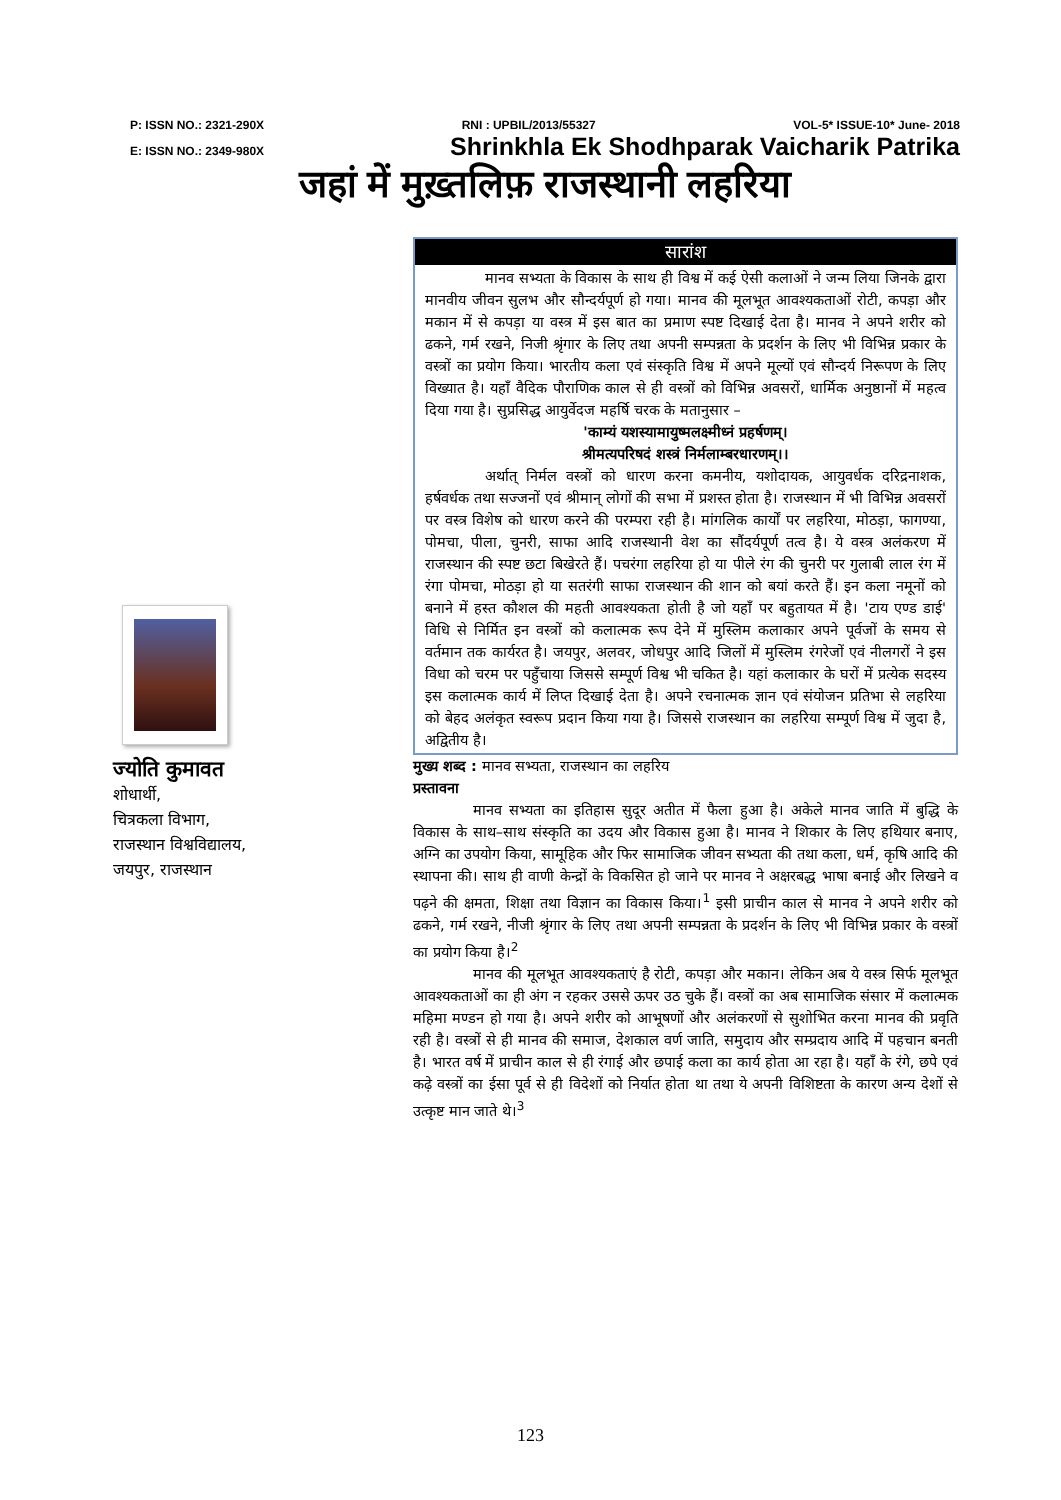P: ISSN NO.: 2321-290X RNI : UPBIL/2013/55327 VOL-5* ISSUE-10* June- 2018
E: ISSN NO.: 2349-980X Shrinkhla Ek Shodhparak Vaicharik Patrika
जहां में मुख़्तलिफ़ राजस्थानी लहरिया
ज्योति कुमावत
शोधार्थी,
चित्रकला विभाग,
राजस्थान विश्वविद्यालय,
जयपुर, राजस्थान
सारांश
मानव सभ्यता के विकास के साथ ही विश्व में कई ऐसी कलाओं ने जन्म लिया जिनके द्वारा मानवीय जीवन सुलभ और सौन्दर्यपूर्ण हो गया। मानव की मूलभूत आवश्यकताओं रोटी, कपड़ा और मकान में से कपड़ा या वस्त्र में इस बात का प्रमाण स्पष्ट दिखाई देता है। मानव ने अपने शरीर को ढकने, गर्म रखने, निजी श्रृंगार के लिए तथा अपनी सम्पन्नता के प्रदर्शन के लिए भी विभिन्न प्रकार के वस्त्रों का प्रयोग किया। भारतीय कला एवं संस्कृति विश्व में अपने मूल्यों एवं सौन्दर्य निरूपण के लिए विख्यात है। यहाँ वैदिक पौराणिक काल से ही वस्त्रों को विभिन्न अवसरों, धार्मिक अनुष्ठानों में महत्व दिया गया है। सुप्रसिद्ध आयुर्वेदज महर्षि चरक के मतानुसार –
'काम्यं यशस्यामायुष्मलक्ष्मीध्नं प्रहर्षणम्।
श्रीमत्यपरिषदं शस्त्रं निर्मलाम्बरधारणम्।।
अर्थात् निर्मल वस्त्रों को धारण करना कमनीय, यशोदायक, आयुवर्धक दरिद्रनाशक, हर्षवर्धक तथा सज्जनों एवं श्रीमान् लोगों की सभा में प्रशस्त होता है। राजस्थान में भी विभिन्न अवसरों पर वस्त्र विशेष को धारण करने की परम्परा रही है। मांगलिक कार्यों पर लहरिया, मोठड़ा, फागण्या, पोमचा, पीला, चुनरी, साफा आदि राजस्थानी वेश का सौंदर्यपूर्ण तत्व है। ये वस्त्र अलंकरण में राजस्थान की स्पष्ट छटा बिखेरते हैं। पचरंगा लहरिया हो या पीले रंग की चुनरी पर गुलाबी लाल रंग में रंगा पोमचा, मोठड़ा हो या सतरंगी साफा राजस्थान की शान को बयां करते हैं। इन कला नमूनों को बनाने में हस्त कौशल की महती आवश्यकता होती है जो यहाँ पर बहुतायत में है। 'टाय एण्ड डाई' विधि से निर्मित इन वस्त्रों को कलात्मक रूप देने में मुस्लिम कलाकार अपने पूर्वजों के समय से वर्तमान तक कार्यरत है। जयपुर, अलवर, जोधपुर आदि जिलों में मुस्लिम रंगरेजों एवं नीलगरों ने इस विधा को चरम पर पहुँचाया जिससे सम्पूर्ण विश्व भी चकित है। यहां कलाकार के घरों में प्रत्येक सदस्य इस कलात्मक कार्य में लिप्त दिखाई देता है। अपने रचनात्मक ज्ञान एवं संयोजन प्रतिभा से लहरिया को बेहद अलंकृत स्वरूप प्रदान किया गया है। जिससे राजस्थान का लहरिया सम्पूर्ण विश्व में जुदा है, अद्वितीय है।
मुख्य शब्द : मानव सभ्यता, राजस्थान का लहरिय
प्रस्तावना
मानव सभ्यता का इतिहास सुदूर अतीत में फैला हुआ है। अकेले मानव जाति में बुद्धि के विकास के साथ–साथ संस्कृति का उदय और विकास हुआ है। मानव ने शिकार के लिए हथियार बनाए, अग्नि का उपयोग किया, सामूहिक और फिर सामाजिक जीवन सभ्यता की तथा कला, धर्म, कृषि आदि की स्थापना की। साथ ही वाणी केन्द्रों के विकसित हो जाने पर मानव ने अक्षरबद्ध भाषा बनाई और लिखने व पढ़ने की क्षमता, शिक्षा तथा विज्ञान का विकास किया।<sup>1</sup> इसी प्राचीन काल से मानव ने अपने शरीर को ढकने, गर्म रखने, नीजी श्रृंगार के लिए तथा अपनी सम्पन्नता के प्रदर्शन के लिए भी विभिन्न प्रकार के वस्त्रों का प्रयोग किया है।<sup>2</sup>
मानव की मूलभूत आवश्यकताएं है रोटी, कपड़ा और मकान। लेकिन अब ये वस्त्र सिर्फ मूलभूत आवश्यकताओं का ही अंग न रहकर उससे ऊपर उठ चुके हैं। वस्त्रों का अब सामाजिक संसार में कलात्मक महिमा मण्डन हो गया है। अपने शरीर को आभूषणों और अलंकरणों से सुशोभित करना मानव की प्रवृति रही है। वस्त्रों से ही मानव की समाज, देशकाल वर्ण जाति, समुदाय और सम्प्रदाय आदि में पहचान बनती है। भारत वर्ष में प्राचीन काल से ही रंगाई और छपाई कला का कार्य होता आ रहा है। यहाँ के रंगे, छपे एवं कढ़े वस्त्रों का ईसा पूर्व से ही विदेशों को निर्यात होता था तथा ये अपनी विशिष्टता के कारण अन्य देशों से उत्कृष्ट मान जाते थे।<sup>3</sup>
123